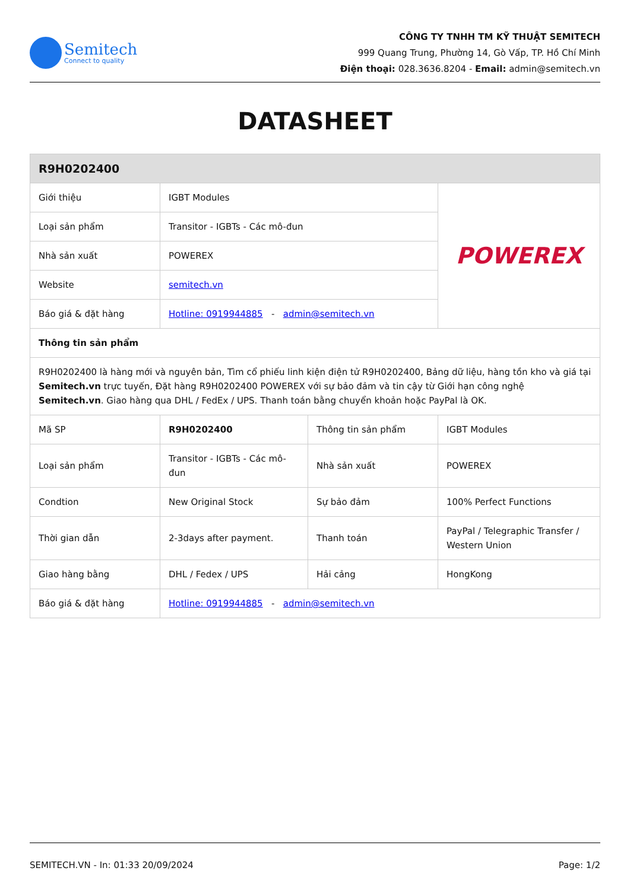Semitech
Connect to quality
CÔNG TY TNHH TM KỸ THUẬT SEMITECH
999 Quang Trung, Phường 14, Gò Vấp, TP. Hồ Chí Minh
Điện thoại: 028.3636.8204 - Email: admin@semitech.vn
DATASHEET
| R9H0202400 | | | |
| --- | --- | --- | --- |
| Giới thiệu | IGBT Modules | | POWEREX |
| Loại sản phẩm | Transitor - IGBTs - Các mô-đun | | |
| Nhà sản xuất | POWEREX | | |
| Website | semitech.vn | | |
| Báo giá & đặt hàng | Hotline: 0919944885 - admin@semitech.vn | | |
| Thông tin sản phẩm | | | |
| R9H0202400 là hàng mới và nguyên bản, Tìm cổ phiếu linh kiện điện tử R9H0202400, Bảng dữ liệu, hàng tồn kho và giá tại Semitech.vn trực tuyến, Đặt hàng R9H0202400 POWEREX với sự bảo đảm và tin cậy từ Giới hạn công nghệ Semitech.vn . Giao hàng qua DHL / FedEx / UPS. Thanh toán bằng chuyển khoản hoặc PayPal là OK. | | | |
| Mã SP | R9H0202400 | Thông tin sản phẩm | IGBT Modules |
| Loại sản phẩm | Transitor - IGBTs - Các mô-đun | Nhà sản xuất | POWEREX |
| Condtion | New Original Stock | Sự bảo đảm | 100% Perfect Functions |
| Thời gian dẫn | 2-3days after payment. | Thanh toán | PayPal / Telegraphic Transfer / Western Union |
| Giao hàng bằng | DHL / Fedex / UPS | Hải cảng | HongKong |
| Báo giá & đặt hàng | Hotline: 0919944885 - admin@semitech.vn | | |
SEMITECH.VN - In: 01:33 20/09/2024 Page: 1/2